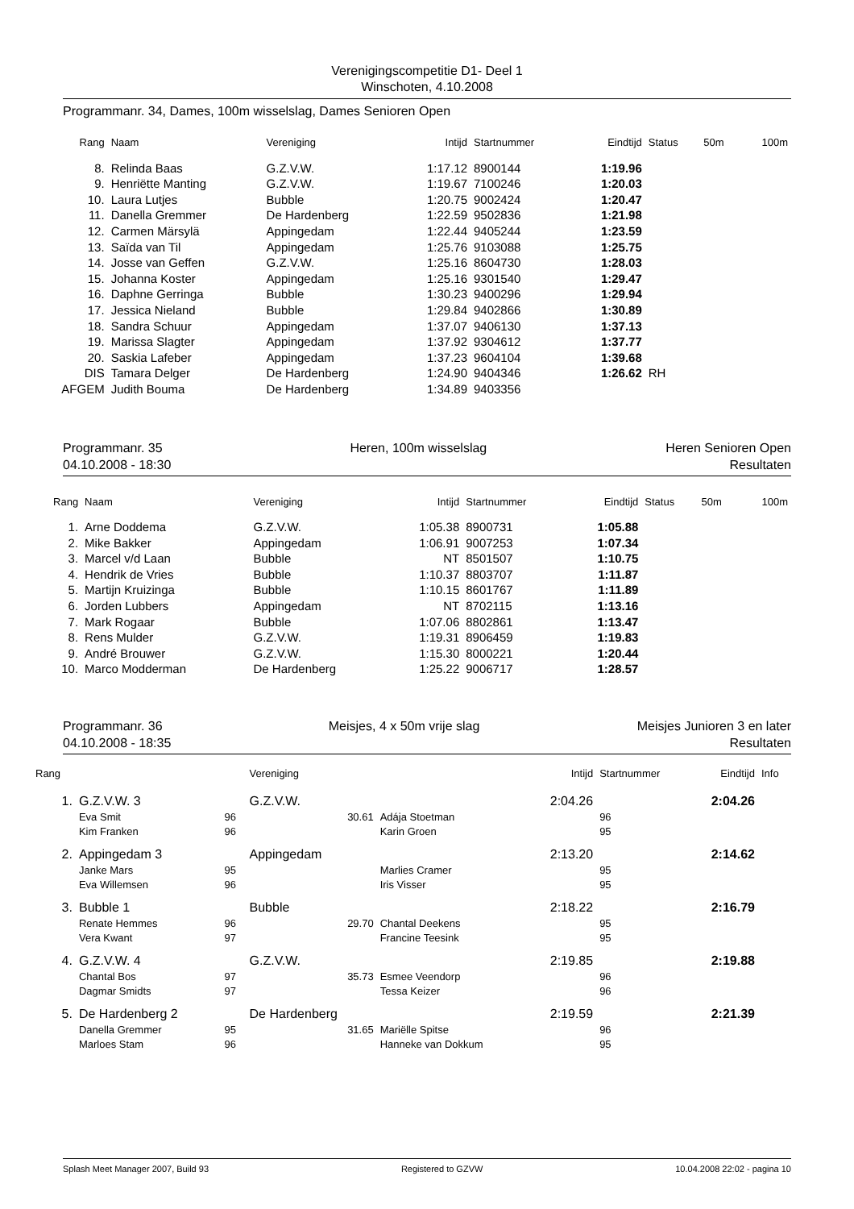Verenigingscompetitie D1- Deel 1
Winschoten, 4.10.2008
Programmanr. 34, Dames, 100m wisselslag, Dames Senioren Open
| Rang | Naam | Vereniging | Intijd | Startnummer | Eindtijd | Status | 50m | 100m |
| --- | --- | --- | --- | --- | --- | --- | --- | --- |
| 8. | Relinda Baas | G.Z.V.W. | 1:17.12 | 8900144 | 1:19.96 | | | |
| 9. | Henriëtte Manting | G.Z.V.W. | 1:19.67 | 7100246 | 1:20.03 | | | |
| 10. | Laura Lutjes | Bubble | 1:20.75 | 9002424 | 1:20.47 | | | |
| 11. | Danella Gremmer | De Hardenberg | 1:22.59 | 9502836 | 1:21.98 | | | |
| 12. | Carmen Märsylä | Appingedam | 1:22.44 | 9405244 | 1:23.59 | | | |
| 13. | Saïda van Til | Appingedam | 1:25.76 | 9103088 | 1:25.75 | | | |
| 14. | Josse van Geffen | G.Z.V.W. | 1:25.16 | 8604730 | 1:28.03 | | | |
| 15. | Johanna Koster | Appingedam | 1:25.16 | 9301540 | 1:29.47 | | | |
| 16. | Daphne Gerringa | Bubble | 1:30.23 | 9400296 | 1:29.94 | | | |
| 17. | Jessica Nieland | Bubble | 1:29.84 | 9402866 | 1:30.89 | | | |
| 18. | Sandra Schuur | Appingedam | 1:37.07 | 9406130 | 1:37.13 | | | |
| 19. | Marissa Slagter | Appingedam | 1:37.92 | 9304612 | 1:37.77 | | | |
| 20. | Saskia Lafeber | Appingedam | 1:37.23 | 9604104 | 1:39.68 | | | |
| DIS | Tamara Delger | De Hardenberg | 1:24.90 | 9404346 | 1:26.62 | RH | | |
| AFGEM | Judith Bouma | De Hardenberg | 1:34.89 | 9403356 | | | | |
Programmanr. 35
04.10.2008 - 18:30 Heren, 100m wisselslag Heren Senioren Open
Resultaten
| Rang | Naam | Vereniging | Intijd | Startnummer | Eindtijd | Status | 50m | 100m |
| --- | --- | --- | --- | --- | --- | --- | --- | --- |
| 1. | Arne Doddema | G.Z.V.W. | 1:05.38 | 8900731 | 1:05.88 | | | |
| 2. | Mike Bakker | Appingedam | 1:06.91 | 9007253 | 1:07.34 | | | |
| 3. | Marcel v/d Laan | Bubble | NT | 8501507 | 1:10.75 | | | |
| 4. | Hendrik de Vries | Bubble | 1:10.37 | 8803707 | 1:11.87 | | | |
| 5. | Martijn Kruizinga | Bubble | 1:10.15 | 8601767 | 1:11.89 | | | |
| 6. | Jorden Lubbers | Appingedam | NT | 8702115 | 1:13.16 | | | |
| 7. | Mark Rogaar | Bubble | 1:07.06 | 8802861 | 1:13.47 | | | |
| 8. | Rens Mulder | G.Z.V.W. | 1:19.31 | 8906459 | 1:19.83 | | | |
| 9. | André Brouwer | G.Z.V.W. | 1:15.30 | 8000221 | 1:20.44 | | | |
| 10. | Marco Modderman | De Hardenberg | 1:25.22 | 9006717 | 1:28.57 | | | |
Programmanr. 36
04.10.2008 - 18:35 Meisjes, 4 x 50m vrije slag Meisjes Junioren 3 en later
Resultaten
| Rang | | | Vereniging | | Intijd | Startnummer | Eindtijd | Info |
| --- | --- | --- | --- | --- | --- | --- | --- | --- |
| 1. | G.Z.V.W. 3 | | G.Z.V.W. | | 2:04.26 | | 2:04.26 | |
| | Eva Smit | 96 | 30.61 | Adája Stoetman | | 96 | | |
| | Kim Franken | 96 | | Karin Groen | | 95 | | |
| 2. | Appingedam 3 | | Appingedam | | 2:13.20 | | 2:14.62 | |
| | Janke Mars | 95 | | Marlies Cramer | | 95 | | |
| | Eva Willemsen | 96 | | Iris Visser | | 95 | | |
| 3. | Bubble 1 | | Bubble | | 2:18.22 | | 2:16.79 | |
| | Renate Hemmes | 96 | 29.70 | Chantal Deekens | | 95 | | |
| | Vera Kwant | 97 | | Francine Teesink | | 95 | | |
| 4. | G.Z.V.W. 4 | | G.Z.V.W. | | 2:19.85 | | 2:19.88 | |
| | Chantal Bos | 97 | 35.73 | Esmee Veendorp | | 96 | | |
| | Dagmar Smidts | 97 | | Tessa Keizer | | 96 | | |
| 5. | De Hardenberg 2 | | De Hardenberg | | 2:19.59 | | 2:21.39 | |
| | Danella Gremmer | 95 | 31.65 | Mariëlle Spitse | | 96 | | |
| | Marloes Stam | 96 | | Hanneke van Dokkum | | 95 | | |
Splash Meet Manager 2007, Build 93 Registered to GZVW 10.04.2008 22:02 - pagina 10